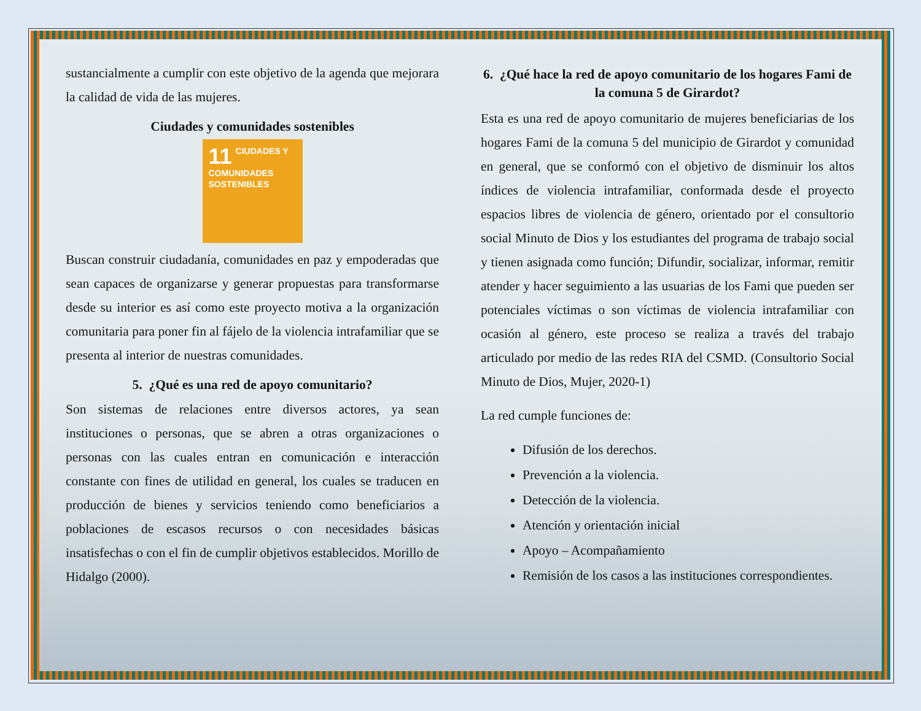sustancialmente a cumplir con este objetivo de la agenda que mejorara la calidad de vida de las mujeres.
Ciudades y comunidades sostenibles
11 CIUDADES Y COMUNIDADES SOSTENIBLES
Buscan construir ciudadanía, comunidades en paz y empoderadas que sean capaces de organizarse y generar propuestas para transformarse desde su interior es así como este proyecto motiva a la organización comunitaria para poner fin al fájelo de la violencia intrafamiliar que se presenta al interior de nuestras comunidades.
5. ¿Qué es una red de apoyo comunitario?
Son sistemas de relaciones entre diversos actores, ya sean instituciones o personas, que se abren a otras organizaciones o personas con las cuales entran en comunicación e interacción constante con fines de utilidad en general, los cuales se traducen en producción de bienes y servicios teniendo como beneficiarios a poblaciones de escasos recursos o con necesidades básicas insatisfechas o con el fin de cumplir objetivos establecidos. Morillo de Hidalgo (2000).
6. ¿Qué hace la red de apoyo comunitario de los hogares Fami de la comuna 5 de Girardot?
Esta es una red de apoyo comunitario de mujeres beneficiarias de los hogares Fami de la comuna 5 del municipio de Girardot y comunidad en general, que se conformó con el objetivo de disminuir los altos índices de violencia intrafamiliar, conformada desde el proyecto espacios libres de violencia de género, orientado por el consultorio social Minuto de Dios y los estudiantes del programa de trabajo social y tienen asignada como función; Difundir, socializar, informar, remitir atender y hacer seguimiento a las usuarias de los Fami que pueden ser potenciales víctimas o son víctimas de violencia intrafamiliar con ocasión al género, este proceso se realiza a través del trabajo articulado por medio de las redes RIA del CSMD. (Consultorio Social Minuto de Dios, Mujer, 2020-1)
La red cumple funciones de:
Difusión de los derechos.
Prevención a la violencia.
Detección de la violencia.
Atención y orientación inicial
Apoyo – Acompañamiento
Remisión de los casos a las instituciones correspondientes.